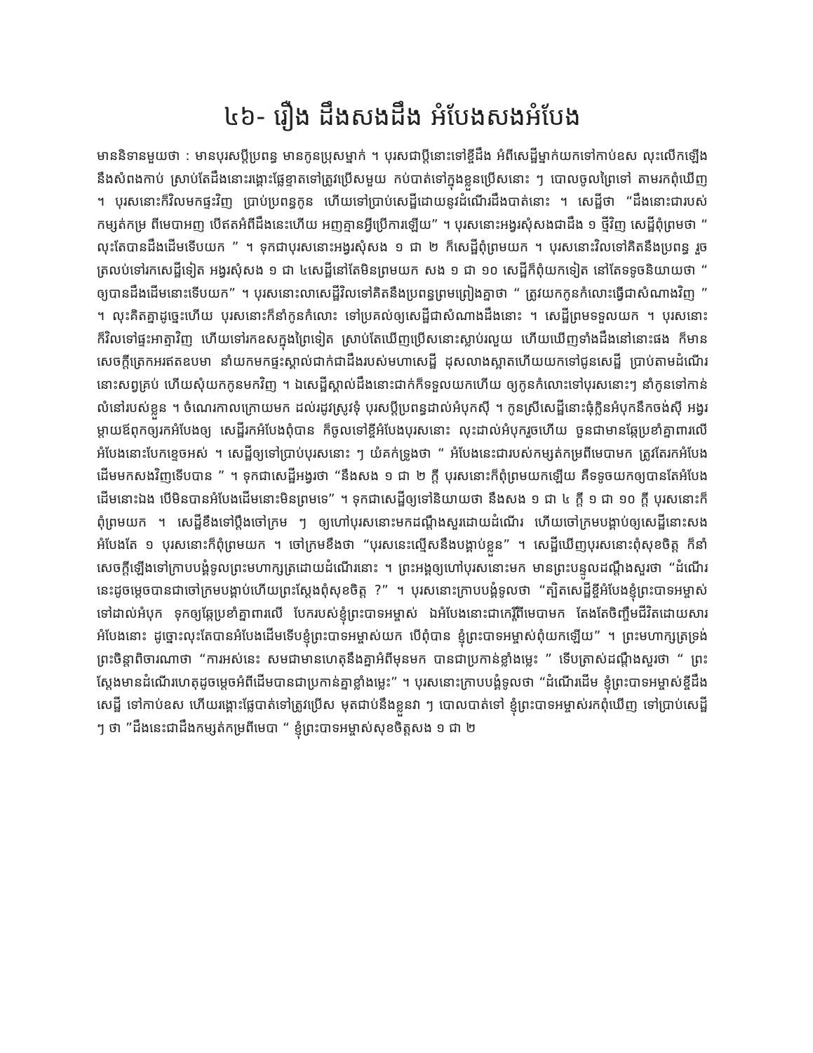៤៦- រឿង ដឹងសងដឹង អំបែងសងអំបែង
មាននិទានមួយថា : មានបុរសប្ដីប្រពន្ធ មានកូនប្រុសម្នាក់ ។ បុរសជាប្ដីនោះទៅខ្ចីដឹង អំពីសេដ្ឋីម្នាក់យកទៅកាប់ឧស លុះលើកឡើង នឹងសំពងកាប់ ស្រាប់តែដឹងនោះរង្គោះផ្លែខ្ទាតទៅត្រូវប្រើសមួយ កប់បាត់ទៅក្នុងខ្លួនប្រើសនោះ ៗ បោលចូលព្រៃទៅ តាមរកពុំឃើញ ។ បុរសនោះក៏វិលមកផ្ទះវិញ ប្រាប់ប្រពន្ធកូន ហើយទៅប្រាប់សេដ្ឋីដោយនូវដំណើរដឹងបាត់នោះ ។ សេដ្ឋីថា “ដឹងនោះជារបស់កម្សត់កម្រ ពីមេបាអញ បើឥតអំពីដឹងនេះហើយ អញគ្មានអ្វីប្រើការឡើយ” ។ បុរសនោះអង្វរសុំសងជាដឹង ១ ថ្មីវិញ សេដ្ឋីពុំព្រមថា “ លុះតែបានដឹងដើមទើបយក ” ។ ទុកជាបុរសនោះអង្វរសុំសង ១ ជា ២ ក៏សេដ្ឋីពុំព្រមយក ។ បុរសនោះវិលទៅគិតនឹងប្រពន្ធ រួចត្រលប់ទៅរកសេដ្ឋីទៀត អង្វរសុំសង ១ ជា ៤សេដ្ឋីនៅតែមិនព្រមយក សង ១ ជា ១០ សេដ្ឋីក៏ពុំយកទៀត នៅតែទទូចនិយាយថា “ ឲ្យបានដឹងដើមនោះទើបយក” ។ បុរសនោះលាសេដ្ឋីវិលទៅគិតនឹងប្រពន្ធព្រមព្រៀងគ្នាថា “ ត្រូវយកកូនកំលោះធ្វើជាសំណាងវិញ ” ។ លុះគិតគ្នាដូច្នេះហើយ បុរសនោះក៏នាំកូនកំលោះ ទៅប្រគល់ឲ្យសេដ្ឋីជាសំណាងដឹងនោះ ។ សេដ្ឋីព្រមទទួលយក ។ បុរសនោះក៏វិលទៅផ្ទះអាត្មាវិញ ហើយទៅរកឧសក្នុងព្រៃទៀត ស្រាប់តែឃើញប្រើសនោះស្លាប់រលួយ ហើយឃើញទាំងដឹងនៅនោះផង ក៏មានសេចក្ដីត្រេកអរឥតឧបមា នាំយកមកផ្ទះស្គាល់ជាក់ជាដឹងរបស់មហាសេដ្ឋី ដុសលាងស្អាតហើយយកទៅជូនសេដ្ឋី ប្រាប់តាមដំណើរនោះសព្វគ្រប់ ហើយសុំយកកូនមកវិញ ។ ឯសេដ្ឋីស្គាល់ដឹងនោះជាក់ក៏ទទួលយកហើយ ឲ្យកូនកំលោះទៅបុរសនោះៗ នាំកូនទៅកាន់លំនៅរបស់ខ្លួន ។ ចំណេរកាលក្រោយមក ដល់រដូវស្រូវទុំ បុរសប្ដីប្រពន្ធដាល់អំបុកស៊ី ។ កូនស្រីសេដ្ឋីនោះធុំក្លិនអំបុកនឹកចង់ស៊ី អង្វរម្ដាយឪពុកឲ្យរកអំបែងឲ្យ សេដ្ឋីរកអំបែងពុំបាន ក៏ចូលទៅខ្ចីអំបែងបុរសនោះ លុះដាល់អំបុករួចហើយ ចួនជាមានឆ្កែប្រខាំគ្នាពារលើអំបែងនោះបែកខ្ទេចអស់ ។ សេដ្ឋីឲ្យទៅប្រាប់បុរសនោះ ៗ យំគក់ទ្រូងថា “ អំបែងនេះជារបស់កម្សត់កម្រពីមេបាមក ត្រូវតែរកអំបែង ដើមមកសងវិញទើបបាន ” ។ ទុកជាសេដ្ឋីអង្វរថា “នឹងសង ១ ជា ២ ក្ដី បុរសនោះក៏ពុំព្រមយកឡើយ គឺទទូចយកឲ្យបានតែអំបែងដើមនោះឯង បើមិនបានអំបែងដើមនោះមិនព្រមទេ” ។ ទុកជាសេដ្ឋីឲ្យទៅនិយាយថា នឹងសង ១ ជា ៤ ក្ដី ១ ជា ១០ ក្ដី បុរសនោះក៏ពុំព្រមយក ។ សេដ្ឋីខឹងទៅប្ដឹងចៅក្រម ៗ ឲ្យហៅបុរសនោះមកដណ្ដឹងសួរដោយដំណើរ ហើយចៅក្រមបង្គាប់ឲ្យសេដ្ឋីនោះសងអំបែងតែ ១ បុរសនោះក៏ពុំព្រមយក ។ ចៅក្រមខឹងថា “បុរសនេះល្មើសនឹងបង្គាប់ខ្លួន” ។ សេដ្ឋីឃើញបុរសនោះពុំសុខចិត្ត ក៏នាំសេចក្ដីឡើងទៅក្រាបបង្គំទូលព្រះមហាក្សត្រដោយដំណើរនោះ ។ ព្រះអង្គឲ្យហៅបុរសនោះមក មានព្រះបន្ទូលដណ្ដឹងសួរថា “ដំណើរនេះដូចម្ដេចបានជាចៅក្រមបង្គាប់ហើយព្រះស្ដែងពុំសុខចិត្ត ?” ។ បុរសនោះក្រាបបង្គំទូលថា “ត្បិតសេដ្ឋីខ្ចីអំបែងខ្ញុំព្រះបាទអម្ចាស់ ទៅដាល់អំបុក ទុកឲ្យឆ្កែប្រខាំគ្នាពារលើ បែករបស់ខ្ញុំព្រះបាទអម្ចាស់ ឯអំបែងនោះជាកេរ្តិ៍ពីមេបាមក តែងតែចិញ្ចឹមជីវិតដោយសារអំបែងនោះ ដូច្នោះលុះតែបានអំបែងដើមទើបខ្ញុំព្រះបាទអម្ចាស់យក បើពុំបាន ខ្ញុំព្រះបាទអម្ចាស់ពុំយកឡើយ” ។ ព្រះមហាក្សត្រទ្រង់ព្រះចិន្ដាពិចារណាថា “ការអស់នេះ សមជាមានហេតុនឹងគ្នាអំពីមុនមក បានជាប្រកាន់ខ្លាំងម្លេះ ” ទើបត្រាស់ដណ្ដឹងសួរថា “ ព្រះស្ដែងមានដំណើរហេតុដូចម្ដេចអំពីដើមបានជាប្រកាន់គ្នាខ្លាំងម្លេះ” ។ បុរសនោះក្រាបបង្គំទូលថា “ដំណើរដើម ខ្ញុំព្រះបាទអម្ចាស់ខ្ចីដឹងសេដ្ឋី ទៅកាប់ឧស ហើយរង្គោះផ្លែបាត់ទៅត្រូវប្រើស មុតជាប់នឹងខ្លួនវា ៗ បោលបាត់ទៅ ខ្ញុំព្រះបាទអម្ចាស់រកពុំឃើញ ទៅប្រាប់សេដ្ឋី ៗ ថា ”ដឹងនេះជាដឹងកម្សត់កម្រពីមេបា “ ខ្ញុំព្រះបាទអម្ចាស់សុខចិត្តសង ១ ជា ២